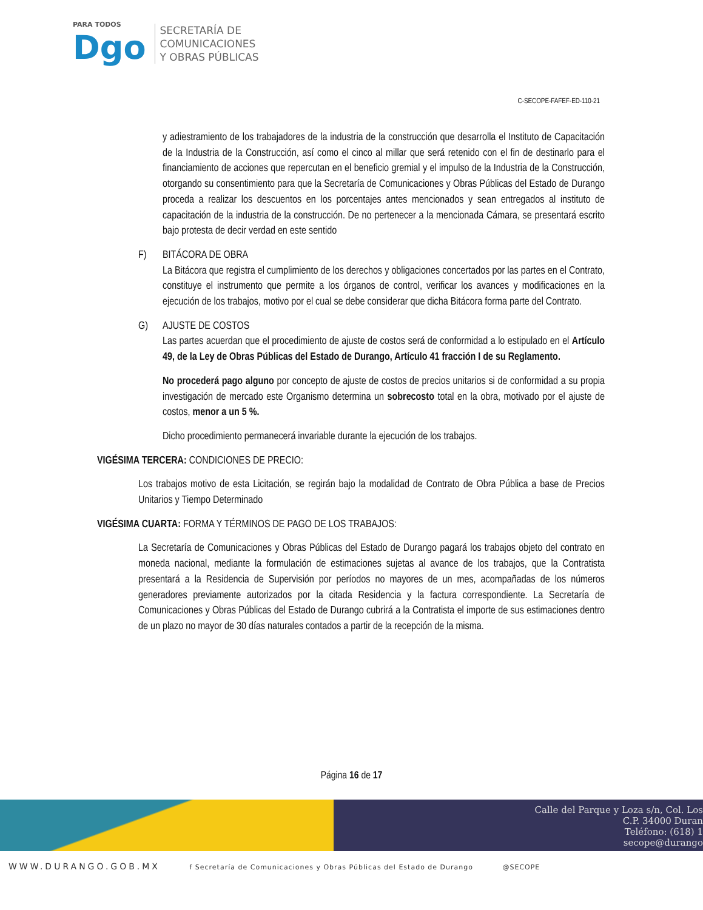PARA TODOS
Dgo
SECRETARÍA DE
COMUNICACIONES
Y OBRAS PÚBLICAS
C-SECOPE-FAFEF-ED-110-21
y adiestramiento de los trabajadores de la industria de la construcción que desarrolla el Instituto de Capacitación de la Industria de la Construcción, así como el cinco al millar que será retenido con el fin de destinarlo para el financiamiento de acciones que repercutan en el beneficio gremial y el impulso de la Industria de la Construcción, otorgando su consentimiento para que la Secretaría de Comunicaciones y Obras Públicas del Estado de Durango proceda a realizar los descuentos en los porcentajes antes mencionados y sean entregados al instituto de capacitación de la industria de la construcción. De no pertenecer a la mencionada Cámara, se presentará escrito bajo protesta de decir verdad en este sentido
F) BITÁCORA DE OBRA
La Bitácora que registra el cumplimiento de los derechos y obligaciones concertados por las partes en el Contrato, constituye el instrumento que permite a los órganos de control, verificar los avances y modificaciones en la ejecución de los trabajos, motivo por el cual se debe considerar que dicha Bitácora forma parte del Contrato.
G) AJUSTE DE COSTOS
Las partes acuerdan que el procedimiento de ajuste de costos será de conformidad a lo estipulado en el Artículo 49, de la Ley de Obras Públicas del Estado de Durango, Artículo 41 fracción I de su Reglamento.
No procederá pago alguno por concepto de ajuste de costos de precios unitarios si de conformidad a su propia investigación de mercado este Organismo determina un sobrecosto total en la obra, motivado por el ajuste de costos, menor a un 5 %.
Dicho procedimiento permanecerá invariable durante la ejecución de los trabajos.
VIGÉSIMA TERCERA: CONDICIONES DE PRECIO:
Los trabajos motivo de esta Licitación, se regirán bajo la modalidad de Contrato de Obra Pública a base de Precios Unitarios y Tiempo Determinado
VIGÉSIMA CUARTA: FORMA Y TÉRMINOS DE PAGO DE LOS TRABAJOS:
La Secretaría de Comunicaciones y Obras Públicas del Estado de Durango pagará los trabajos objeto del contrato en moneda nacional, mediante la formulación de estimaciones sujetas al avance de los trabajos, que la Contratista presentará a la Residencia de Supervisión por períodos no mayores de un mes, acompañadas de los números generadores previamente autorizados por la citada Residencia y la factura correspondiente. La Secretaría de Comunicaciones y Obras Públicas del Estado de Durango cubrirá a la Contratista el importe de sus estimaciones dentro de un plazo no mayor de 30 días naturales contados a partir de la recepción de la misma.
Página 16 de 17
Calle del Parque y Loza s/n, Col. Los
C.P. 34000 Duran
Teléfono: (618) 1
secope@durango
WWW.DURANGO.GOB.MX f Secretaría de Comunicaciones y Obras Públicas del Estado de Durango @SECOPE